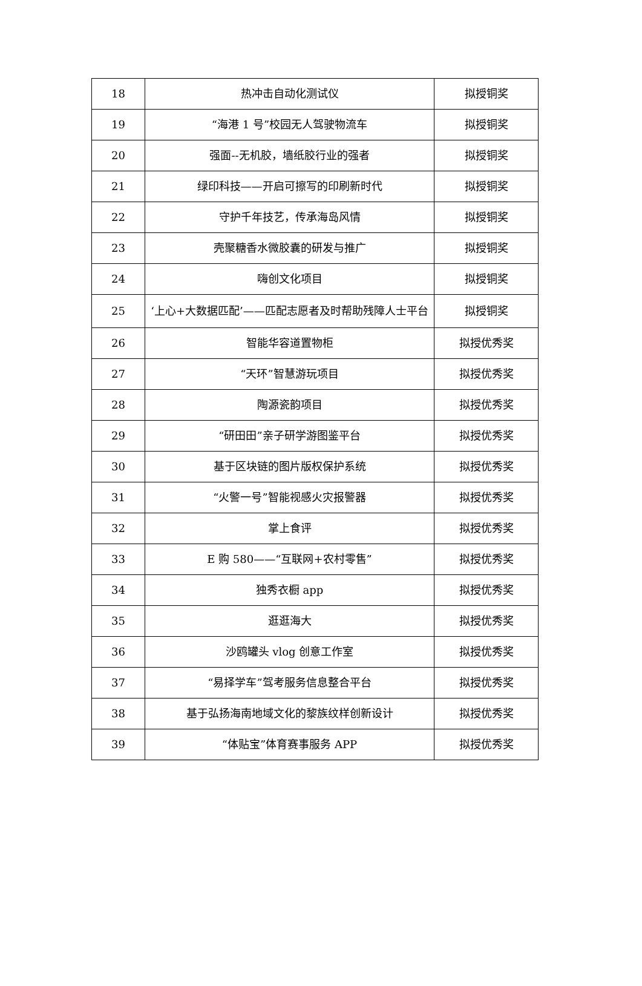| 18 | 热冲击自动化测试仪 | 拟授铜奖 |
| 19 | “海港 1 号”校园无人驾驶物流车 | 拟授铜奖 |
| 20 | 强面--无机胶，墙纸胶行业的强者 | 拟授铜奖 |
| 21 | 绿印科技——开启可擦写的印刷新时代 | 拟授铜奖 |
| 22 | 守护千年技艺，传承海岛风情 | 拟授铜奖 |
| 23 | 壳聚糖香水微胶囊的研发与推广 | 拟授铜奖 |
| 24 | 嗨创文化项目 | 拟授铜奖 |
| 25 | ‘上心+大数据匹配’——匹配志愿者及时帮助残障人士平台 | 拟授铜奖 |
| 26 | 智能华容道置物柜 | 拟授优秀奖 |
| 27 | “天环”智慧游玩项目 | 拟授优秀奖 |
| 28 | 陶源瓷韵项目 | 拟授优秀奖 |
| 29 | “研田田”亲子研学游图鉴平台 | 拟授优秀奖 |
| 30 | 基于区块链的图片版权保护系统 | 拟授优秀奖 |
| 31 | “火警一号”智能视感火灾报警器 | 拟授优秀奖 |
| 32 | 掌上食评 | 拟授优秀奖 |
| 33 | E 购 580——“互联网+农村零售” | 拟授优秀奖 |
| 34 | 独秀衣橱 app | 拟授优秀奖 |
| 35 | 逛逛海大 | 拟授优秀奖 |
| 36 | 沙鸥罐头 vlog 创意工作室 | 拟授优秀奖 |
| 37 | “易择学车”驾考服务信息整合平台 | 拟授优秀奖 |
| 38 | 基于弘扬海南地域文化的黎族纹样创新设计 | 拟授优秀奖 |
| 39 | “体贴宝”体育赛事服务 APP | 拟授优秀奖 |